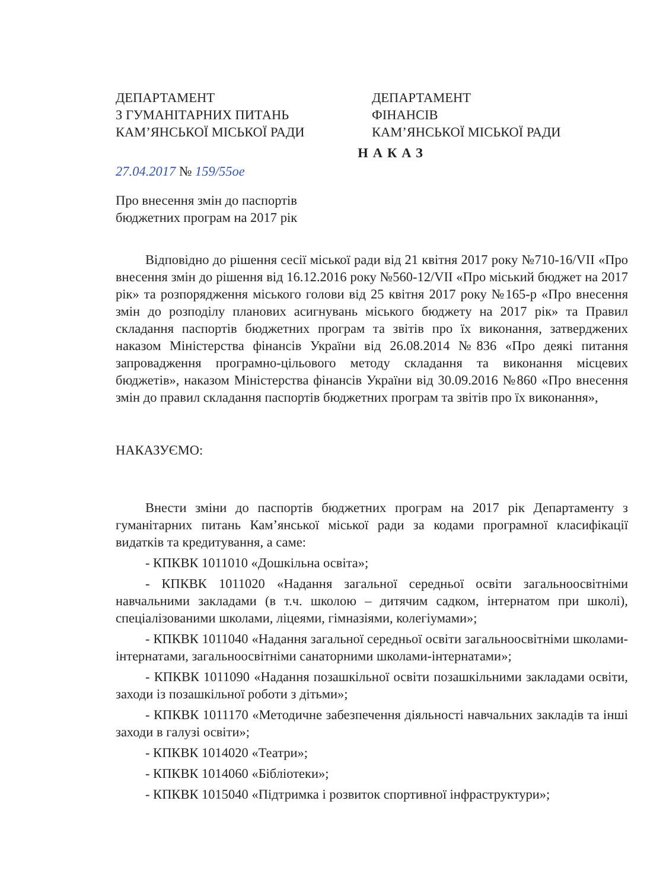ДЕПАРТАМЕНТ
З ГУМАНІТАРНИХ ПИТАНЬ
КАМ’ЯНСЬКОЇ МІСЬКОЇ РАДИ
ДЕПАРТАМЕНТ
ФІНАНСІВ
КАМ’ЯНСЬКОЇ МІСЬКОЇ РАДИ
НАКАЗ
27.04.2017 № 159/55ое
Про внесення змін до паспортів
бюджетних програм на 2017 рік
Відповідно до рішення сесії міської ради від 21 квітня 2017 року №710-16/VII «Про внесення змін до рішення від 16.12.2016 року №560-12/VII «Про міський бюджет на 2017 рік» та розпорядження міського голови від 25 квітня 2017 року №165-р «Про внесення змін до розподілу планових асигнувань міського бюджету на 2017 рік» та Правил складання паспортів бюджетних програм та звітів про їх виконання, затверджених наказом Міністерства фінансів України від 26.08.2014 №836 «Про деякі питання запровадження програмно-цільового методу складання та виконання місцевих бюджетів», наказом Міністерства фінансів України від 30.09.2016 №860 «Про внесення змін до правил складання паспортів бюджетних програм та звітів про їх виконання»,
НАКАЗУЄМО:
Внести зміни до паспортів бюджетних програм на 2017 рік Департаменту з гуманітарних питань Кам’янської міської ради за кодами програмної класифікації видатків та кредитування, а саме:
- КПКВК 1011010 «Дошкільна освіта»;
- КПКВК 1011020 «Надання загальної середньої освіти загальноосвітніми навчальними закладами (в т.ч. школою – дитячим садком, інтернатом при школі), спеціалізованими школами, ліцеями, гімназіями, колегіумами»;
- КПКВК 1011040 «Надання загальної середньої освіти загальноосвітніми школами-інтернатами, загальноосвітніми санаторними школами-інтернатами»;
- КПКВК 1011090 «Надання позашкільної освіти позашкільними закладами освіти, заходи із позашкільної роботи з дітьми»;
- КПКВК 1011170 «Методичне забезпечення діяльності навчальних закладів та інші заходи в галузі освіти»;
- КПКВК 1014020 «Театри»;
- КПКВК 1014060 «Бібліотеки»;
- КПКВК 1015040 «Підтримка і розвиток спортивної інфраструктури»;